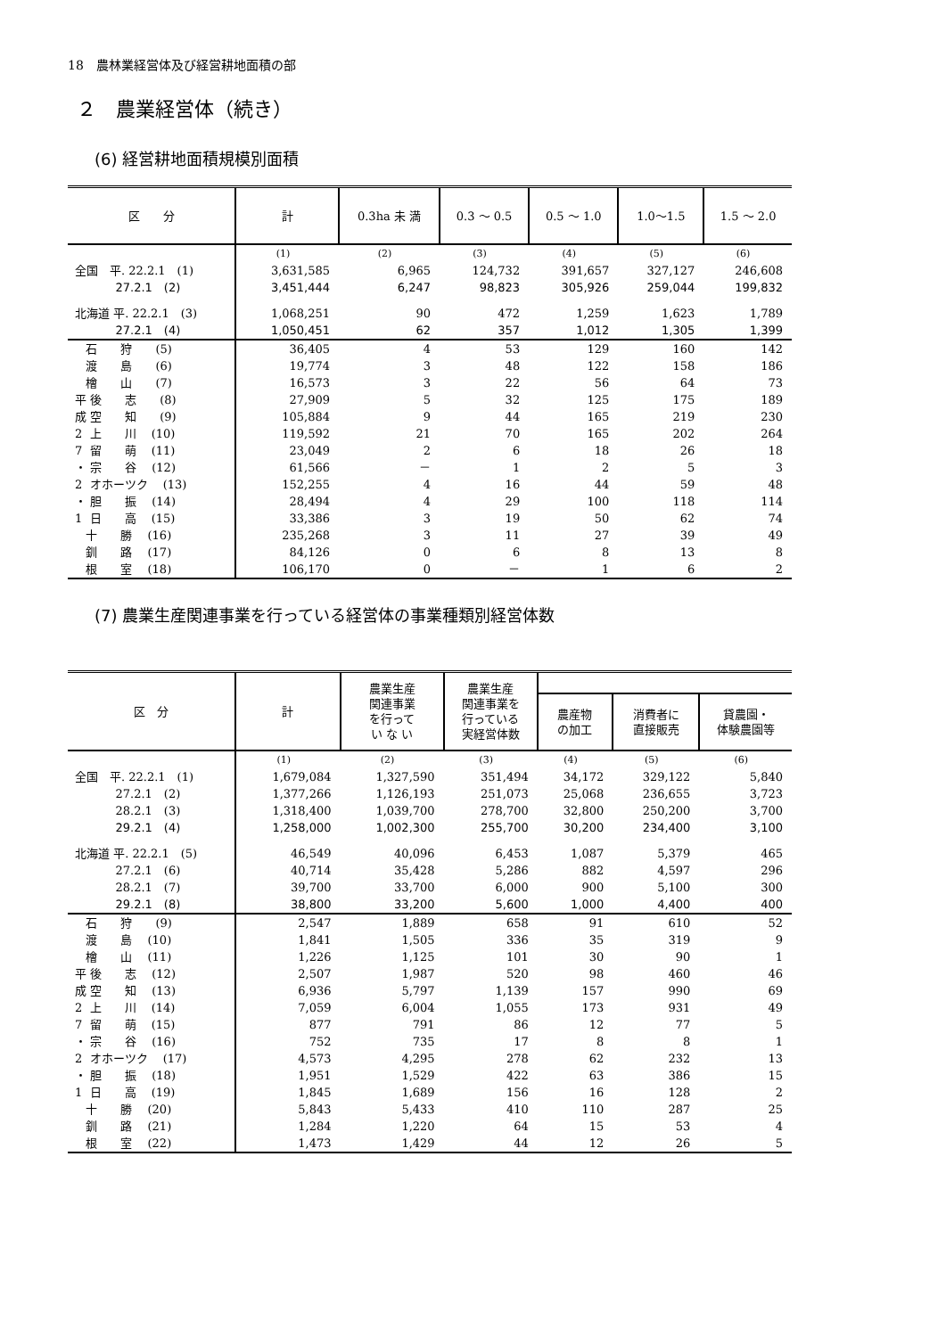18　農林業経営体及び経営耕地面積の部
２　農業経営体（続き）
(6) 経営耕地面積規模別面積
| 区 分 | 計 | 0.3ha 未 満 | 0.3 ～ 0.5 | 0.5 ～ 1.0 | 1.0～1.5 | 1.5 ～ 2.0 |
| --- | --- | --- | --- | --- | --- | --- |
| | (1) | (2) | (3) | (4) | (5) | (6) |
| 全国 平. 22.2.1 (1) | 3,631,585 | 6,965 | 124,732 | 391,657 | 327,127 | 246,608 |
| 27.2.1 (2) | 3,451,444 | 6,247 | 98,823 | 305,926 | 259,044 | 199,832 |
| 北海道 平. 22.2.1 (3) | 1,068,251 | 90 | 472 | 1,259 | 1,623 | 1,789 |
| 27.2.1 (4) | 1,050,451 | 62 | 357 | 1,012 | 1,305 | 1,399 |
| 石 狩 (5) | 36,405 | 4 | 53 | 129 | 160 | 142 |
| 渡 島 (6) | 19,774 | 3 | 48 | 122 | 158 | 186 |
| 檜 山 (7) | 16,573 | 3 | 22 | 56 | 64 | 73 |
| 平 後 志 (8) | 27,909 | 5 | 32 | 125 | 175 | 189 |
| 成 空 知 (9) | 105,884 | 9 | 44 | 165 | 219 | 230 |
| 2 上 川 (10) | 119,592 | 21 | 70 | 165 | 202 | 264 |
| 7 留 萌 (11) | 23,049 | 2 | 6 | 18 | 26 | 18 |
| ・ 宗 谷 (12) | 61,566 | － | 1 | 2 | 5 | 3 |
| 2 オホーツク (13) | 152,255 | 4 | 16 | 44 | 59 | 48 |
| ・ 胆 振 (14) | 28,494 | 4 | 29 | 100 | 118 | 114 |
| 1 日 高 (15) | 33,386 | 3 | 19 | 50 | 62 | 74 |
| 十 勝 (16) | 235,268 | 3 | 11 | 27 | 39 | 49 |
| 釧 路 (17) | 84,126 | 0 | 6 | 8 | 13 | 8 |
| 根 室 (18) | 106,170 | 0 | － | 1 | 6 | 2 |
(7) 農業生産関連事業を行っている経営体の事業種類別経営体数
| 区 分 | 計 | 農業生産 関連事業 を行って い な い | 農業生産 関連事業を 行っている 実経営体数 | | | |
| --- | --- | --- | --- | --- | --- | --- |
| | | | | 農産物 の加工 | 消費者に 直接販売 | 貸農園・ 体験農園等 |
| | (1) | (2) | (3) | (4) | (5) | (6) |
| 全国 平. 22.2.1 (1) | 1,679,084 | 1,327,590 | 351,494 | 34,172 | 329,122 | 5,840 |
| 27.2.1 (2) | 1,377,266 | 1,126,193 | 251,073 | 25,068 | 236,655 | 3,723 |
| 28.2.1 (3) | 1,318,400 | 1,039,700 | 278,700 | 32,800 | 250,200 | 3,700 |
| 29.2.1 (4) | 1,258,000 | 1,002,300 | 255,700 | 30,200 | 234,400 | 3,100 |
| 北海道 平. 22.2.1 (5) | 46,549 | 40,096 | 6,453 | 1,087 | 5,379 | 465 |
| 27.2.1 (6) | 40,714 | 35,428 | 5,286 | 882 | 4,597 | 296 |
| 28.2.1 (7) | 39,700 | 33,700 | 6,000 | 900 | 5,100 | 300 |
| 29.2.1 (8) | 38,800 | 33,200 | 5,600 | 1,000 | 4,400 | 400 |
| 石 狩 (9) | 2,547 | 1,889 | 658 | 91 | 610 | 52 |
| 渡 島 (10) | 1,841 | 1,505 | 336 | 35 | 319 | 9 |
| 檜 山 (11) | 1,226 | 1,125 | 101 | 30 | 90 | 1 |
| 平 後 志 (12) | 2,507 | 1,987 | 520 | 98 | 460 | 46 |
| 成 空 知 (13) | 6,936 | 5,797 | 1,139 | 157 | 990 | 69 |
| 2 上 川 (14) | 7,059 | 6,004 | 1,055 | 173 | 931 | 49 |
| 7 留 萌 (15) | 877 | 791 | 86 | 12 | 77 | 5 |
| ・ 宗 谷 (16) | 752 | 735 | 17 | 8 | 8 | 1 |
| 2 オホーツク (17) | 4,573 | 4,295 | 278 | 62 | 232 | 13 |
| ・ 胆 振 (18) | 1,951 | 1,529 | 422 | 63 | 386 | 15 |
| 1 日 高 (19) | 1,845 | 1,689 | 156 | 16 | 128 | 2 |
| 十 勝 (20) | 5,843 | 5,433 | 410 | 110 | 287 | 25 |
| 釧 路 (21) | 1,284 | 1,220 | 64 | 15 | 53 | 4 |
| 根 室 (22) | 1,473 | 1,429 | 44 | 12 | 26 | 5 |